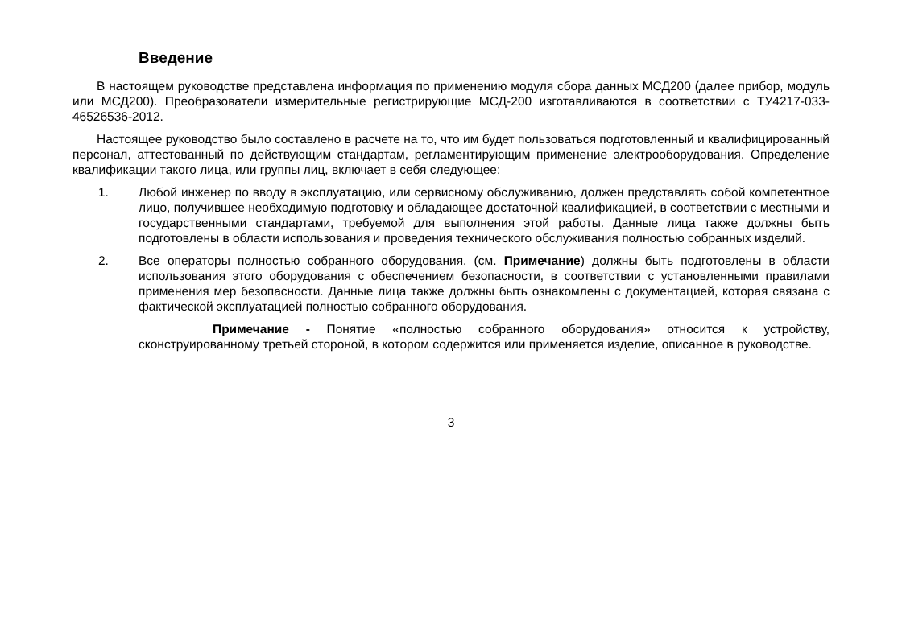Введение
В настоящем руководстве представлена информация по применению модуля сбора данных МСД200 (далее прибор, модуль или МСД200). Преобразователи измерительные регистрирующие МСД-200 изготавливаются в соответствии с ТУ4217-033-46526536-2012.
Настоящее руководство было составлено в расчете на то, что им будет пользоваться подготовленный и квалифицированный персонал, аттестованный по действующим стандартам, регламентирующим применение электрооборудования. Определение квалификации такого лица, или группы лиц, включает в себя следующее:
1. Любой инженер по вводу в эксплуатацию, или сервисному обслуживанию, должен представлять собой компетентное лицо, получившее необходимую подготовку и обладающее достаточной квалификацией, в соответствии с местными и государственными стандартами, требуемой для выполнения этой работы. Данные лица также должны быть подготовлены в области использования и проведения технического обслуживания полностью собранных изделий.
2. Все операторы полностью собранного оборудования, (см. Примечание) должны быть подготовлены в области использования этого оборудования с обеспечением безопасности, в соответствии с установленными правилами применения мер безопасности. Данные лица также должны быть ознакомлены с документацией, которая связана с фактической эксплуатацией полностью собранного оборудования.
Примечание - Понятие «полностью собранного оборудования» относится к устройству, сконструированному третьей стороной, в котором содержится или применяется изделие, описанное в руководстве.
3